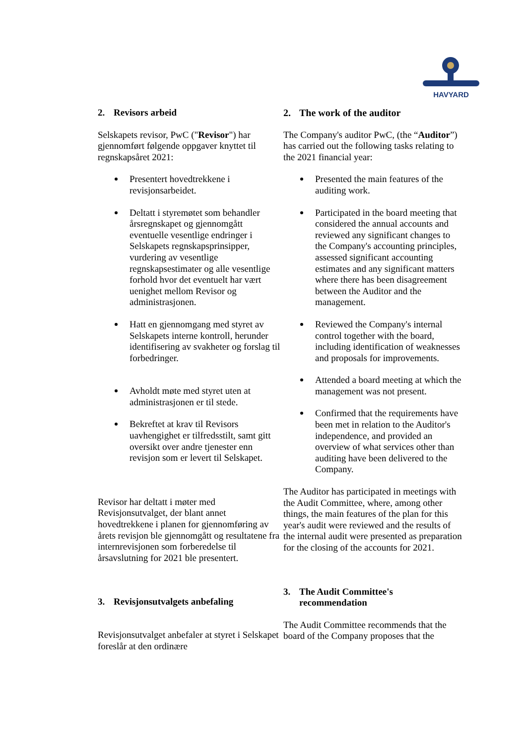HAVYARD
2. Revisors arbeid
Selskapets revisor, PwC ("Revisor") har gjennomført følgende oppgaver knyttet til regnskapsåret 2021:
Presentert hovedtrekkene i revisjonsarbeidet.
Deltatt i styremøtet som behandler årsregnskapet og gjennomgått eventuelle vesentlige endringer i Selskapets regnskapsprinsipper, vurdering av vesentlige regnskapsestimater og alle vesentlige forhold hvor det eventuelt har vært uenighet mellom Revisor og administrasjonen.
Hatt en gjennomgang med styret av Selskapets interne kontroll, herunder identifisering av svakheter og forslag til forbedringer.
Avholdt møte med styret uten at administrasjonen er til stede.
Bekreftet at krav til Revisors uavhengighet er tilfredsstilt, samt gitt oversikt over andre tjenester enn revisjon som er levert til Selskapet.
Revisor har deltatt i møter med Revisjonsutvalget, der blant annet hovedtrekkene i planen for gjennomføring av årets revisjon ble gjennomgått og resultatene fra internrevisjonen som forberedelse til årsavslutning for 2021 ble presentert.
3. Revisjonsutvalgets anbefaling
Revisjonsutvalget anbefaler at styret i Selskapet foreslår at den ordinære
2. The work of the auditor
The Company's auditor PwC, (the “Auditor”) has carried out the following tasks relating to the 2021 financial year:
Presented the main features of the auditing work.
Participated in the board meeting that considered the annual accounts and reviewed any significant changes to the Company's accounting principles, assessed significant accounting estimates and any significant matters where there has been disagreement between the Auditor and the management.
Reviewed the Company's internal control together with the board, including identification of weaknesses and proposals for improvements.
Attended a board meeting at which the management was not present.
Confirmed that the requirements have been met in relation to the Auditor's independence, and provided an overview of what services other than auditing have been delivered to the Company.
The Auditor has participated in meetings with the Audit Committee, where, among other things, the main features of the plan for this year's audit were reviewed and the results of the internal audit were presented as preparation for the closing of the accounts for 2021.
3. The Audit Committee's recommendation
The Audit Committee recommends that the board of the Company proposes that the